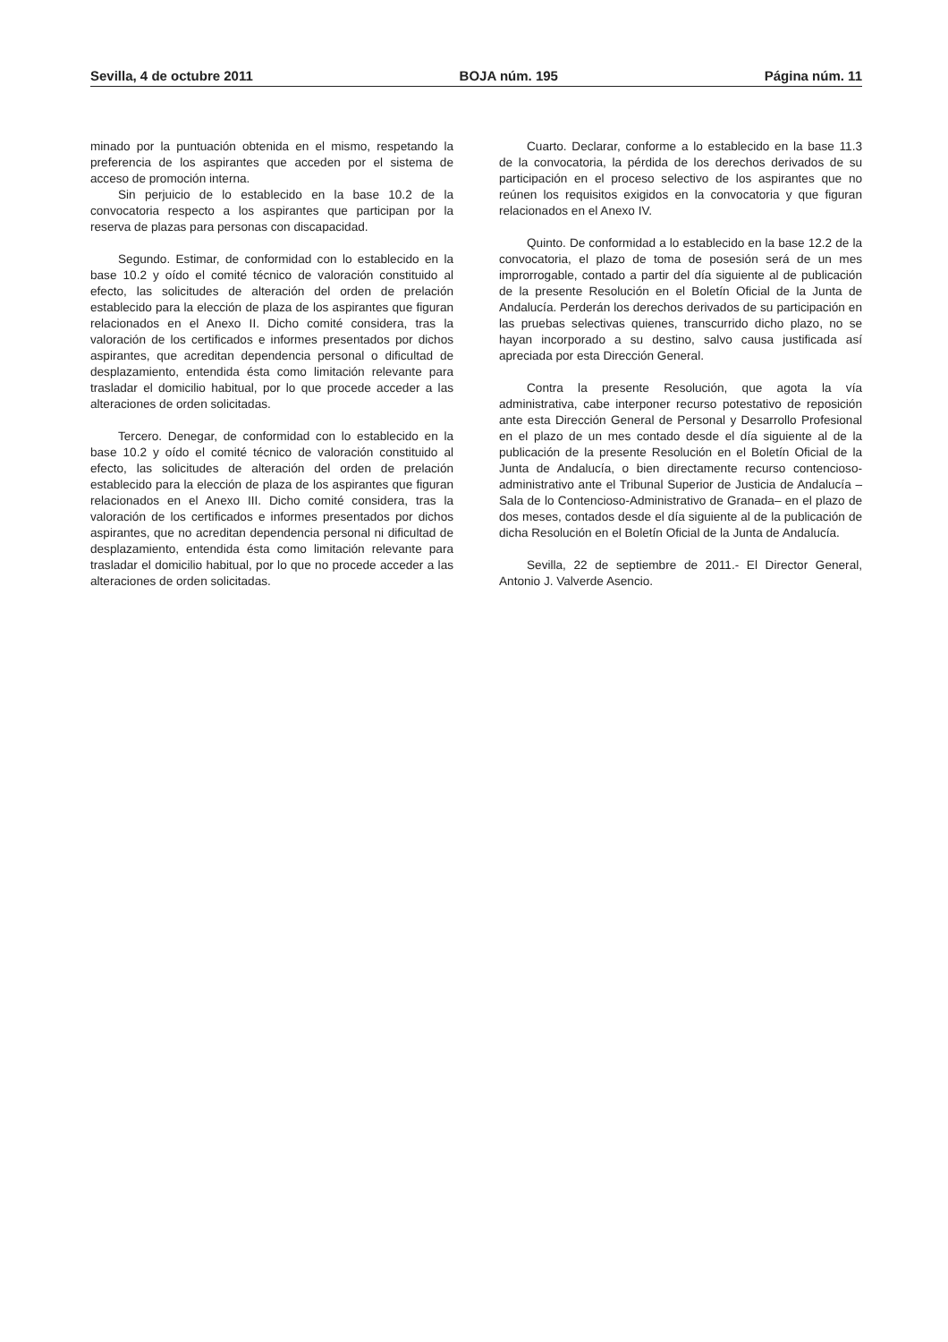Sevilla, 4 de octubre 2011 BOJA núm. 195 Página núm. 11
minado por la puntuación obtenida en el mismo, respetando la preferencia de los aspirantes que acceden por el sistema de acceso de promoción interna.
Sin perjuicio de lo establecido en la base 10.2 de la convocatoria respecto a los aspirantes que participan por la reserva de plazas para personas con discapacidad.
Segundo. Estimar, de conformidad con lo establecido en la base 10.2 y oído el comité técnico de valoración constituido al efecto, las solicitudes de alteración del orden de prelación establecido para la elección de plaza de los aspirantes que figuran relacionados en el Anexo II. Dicho comité considera, tras la valoración de los certificados e informes presentados por dichos aspirantes, que acreditan dependencia personal o dificultad de desplazamiento, entendida ésta como limitación relevante para trasladar el domicilio habitual, por lo que procede acceder a las alteraciones de orden solicitadas.
Tercero. Denegar, de conformidad con lo establecido en la base 10.2 y oído el comité técnico de valoración constituido al efecto, las solicitudes de alteración del orden de prelación establecido para la elección de plaza de los aspirantes que figuran relacionados en el Anexo III. Dicho comité considera, tras la valoración de los certificados e informes presentados por dichos aspirantes, que no acreditan dependencia personal ni dificultad de desplazamiento, entendida ésta como limitación relevante para trasladar el domicilio habitual, por lo que no procede acceder a las alteraciones de orden solicitadas.
Cuarto. Declarar, conforme a lo establecido en la base 11.3 de la convocatoria, la pérdida de los derechos derivados de su participación en el proceso selectivo de los aspirantes que no reúnen los requisitos exigidos en la convocatoria y que figuran relacionados en el Anexo IV.
Quinto. De conformidad a lo establecido en la base 12.2 de la convocatoria, el plazo de toma de posesión será de un mes improrrogable, contado a partir del día siguiente al de publicación de la presente Resolución en el Boletín Oficial de la Junta de Andalucía. Perderán los derechos derivados de su participación en las pruebas selectivas quienes, transcurrido dicho plazo, no se hayan incorporado a su destino, salvo causa justificada así apreciada por esta Dirección General.
Contra la presente Resolución, que agota la vía administrativa, cabe interponer recurso potestativo de reposición ante esta Dirección General de Personal y Desarrollo Profesional en el plazo de un mes contado desde el día siguiente al de la publicación de la presente Resolución en el Boletín Oficial de la Junta de Andalucía, o bien directamente recurso contencioso-administrativo ante el Tribunal Superior de Justicia de Andalucía –Sala de lo Contencioso-Administrativo de Granada– en el plazo de dos meses, contados desde el día siguiente al de la publicación de dicha Resolución en el Boletín Oficial de la Junta de Andalucía.
Sevilla, 22 de septiembre de 2011.- El Director General, Antonio J. Valverde Asencio.